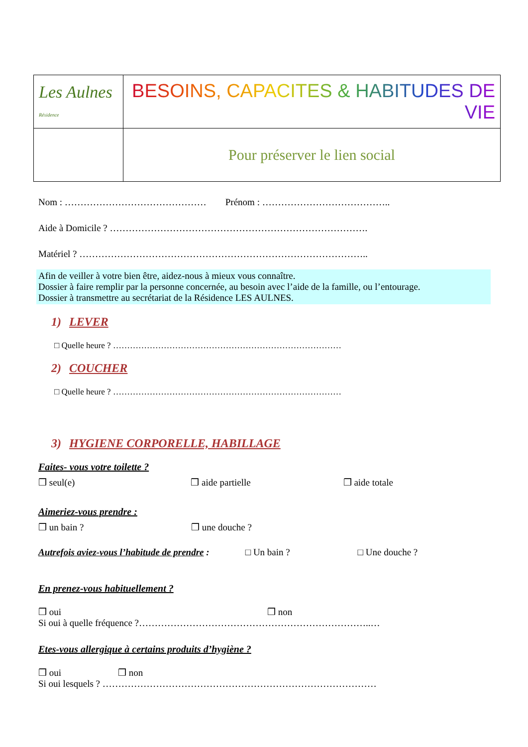| Les Aulnes Résidence | BESOINS, CAPACITES & HABITUDES DE VIE |
| | Pour préserver le lien social |
Nom : ……………………………………… Prénom : …………………………………..
Aide à Domicile ? ……………………………………………………………………….
Matériel ? ………………………………………………………………………………..
Afin de veiller à votre bien être, aidez-nous à mieux vous connaître.
Dossier à faire remplir par la personne concernée, au besoin avec l’aide de la famille, ou l’entourage.
Dossier à transmettre au secrétariat de la Résidence LES AULNES.
1) LEVER
□ Quelle heure ? ………………………………………………………………………
2) COUCHER
□ Quelle heure ? ………………………………………………………………………
3) HYGIENE CORPORELLE, HABILLAGE
Faites- vous votre toilette ?
❒ seul(e) ❒ aide partielle ❒ aide totale
Aimeriez-vous prendre :
❒ un bain ? ❒ une douche ?
Autrefois aviez-vous l’habitude de prendre : □ Un bain ? □ Une douche ?
En prenez-vous habituellement ?
❒ oui ❒ non
Si oui à quelle fréquence ?………………………………………………………………..…
Etes-vous allergique à certains produits d’hygiène ?
❒ oui ❒ non
Si oui lesquels ? ……………………………………………………………………………